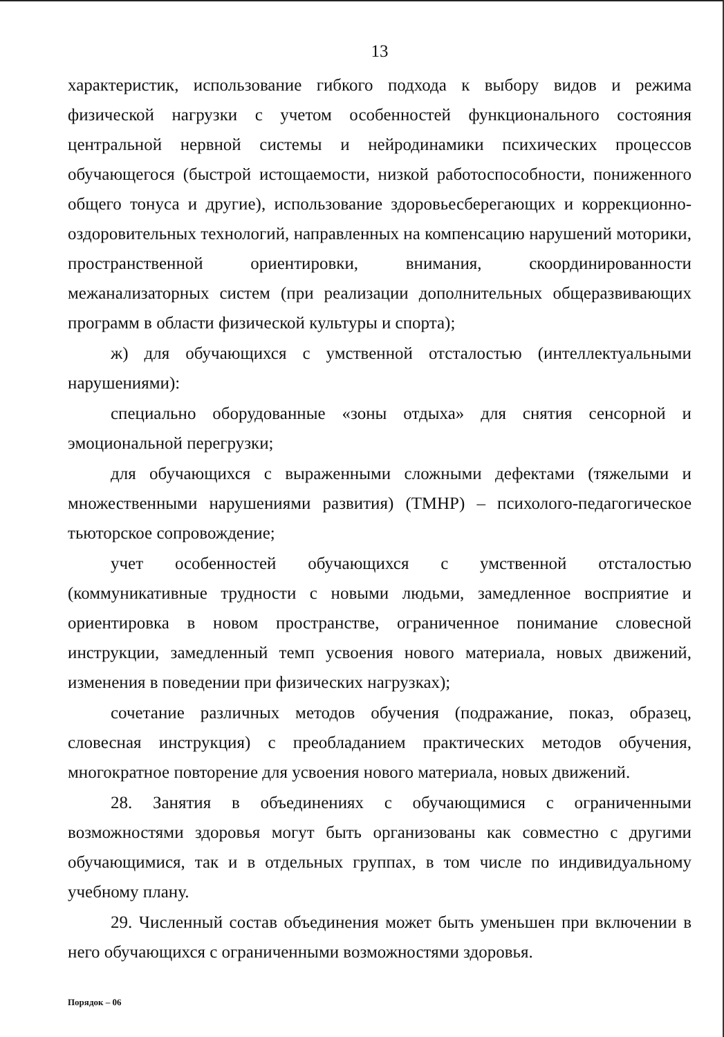13
характеристик, использование гибкого подхода к выбору видов и режима физической нагрузки с учетом особенностей функционального состояния центральной нервной системы и нейродинамики психических процессов обучающегося (быстрой истощаемости, низкой работоспособности, пониженного общего тонуса и другие), использование здоровьесберегающих и коррекционно-оздоровительных технологий, направленных на компенсацию нарушений моторики, пространственной ориентировки, внимания, скоординированности межанализаторных систем (при реализации дополнительных общеразвивающих программ в области физической культуры и спорта);
ж) для обучающихся с умственной отсталостью (интеллектуальными нарушениями):
специально оборудованные «зоны отдыха» для снятия сенсорной и эмоциональной перегрузки;
для обучающихся с выраженными сложными дефектами (тяжелыми и множественными нарушениями развития) (ТМНР) – психолого-педагогическое тьюторское сопровождение;
учет особенностей обучающихся с умственной отсталостью (коммуникативные трудности с новыми людьми, замедленное восприятие и ориентировка в новом пространстве, ограниченное понимание словесной инструкции, замедленный темп усвоения нового материала, новых движений, изменения в поведении при физических нагрузках);
сочетание различных методов обучения (подражание, показ, образец, словесная инструкция) с преобладанием практических методов обучения, многократное повторение для усвоения нового материала, новых движений.
28. Занятия в объединениях с обучающимися с ограниченными возможностями здоровья могут быть организованы как совместно с другими обучающимися, так и в отдельных группах, в том числе по индивидуальному учебному плану.
29. Численный состав объединения может быть уменьшен при включении в него обучающихся с ограниченными возможностями здоровья.
Порядок – 06